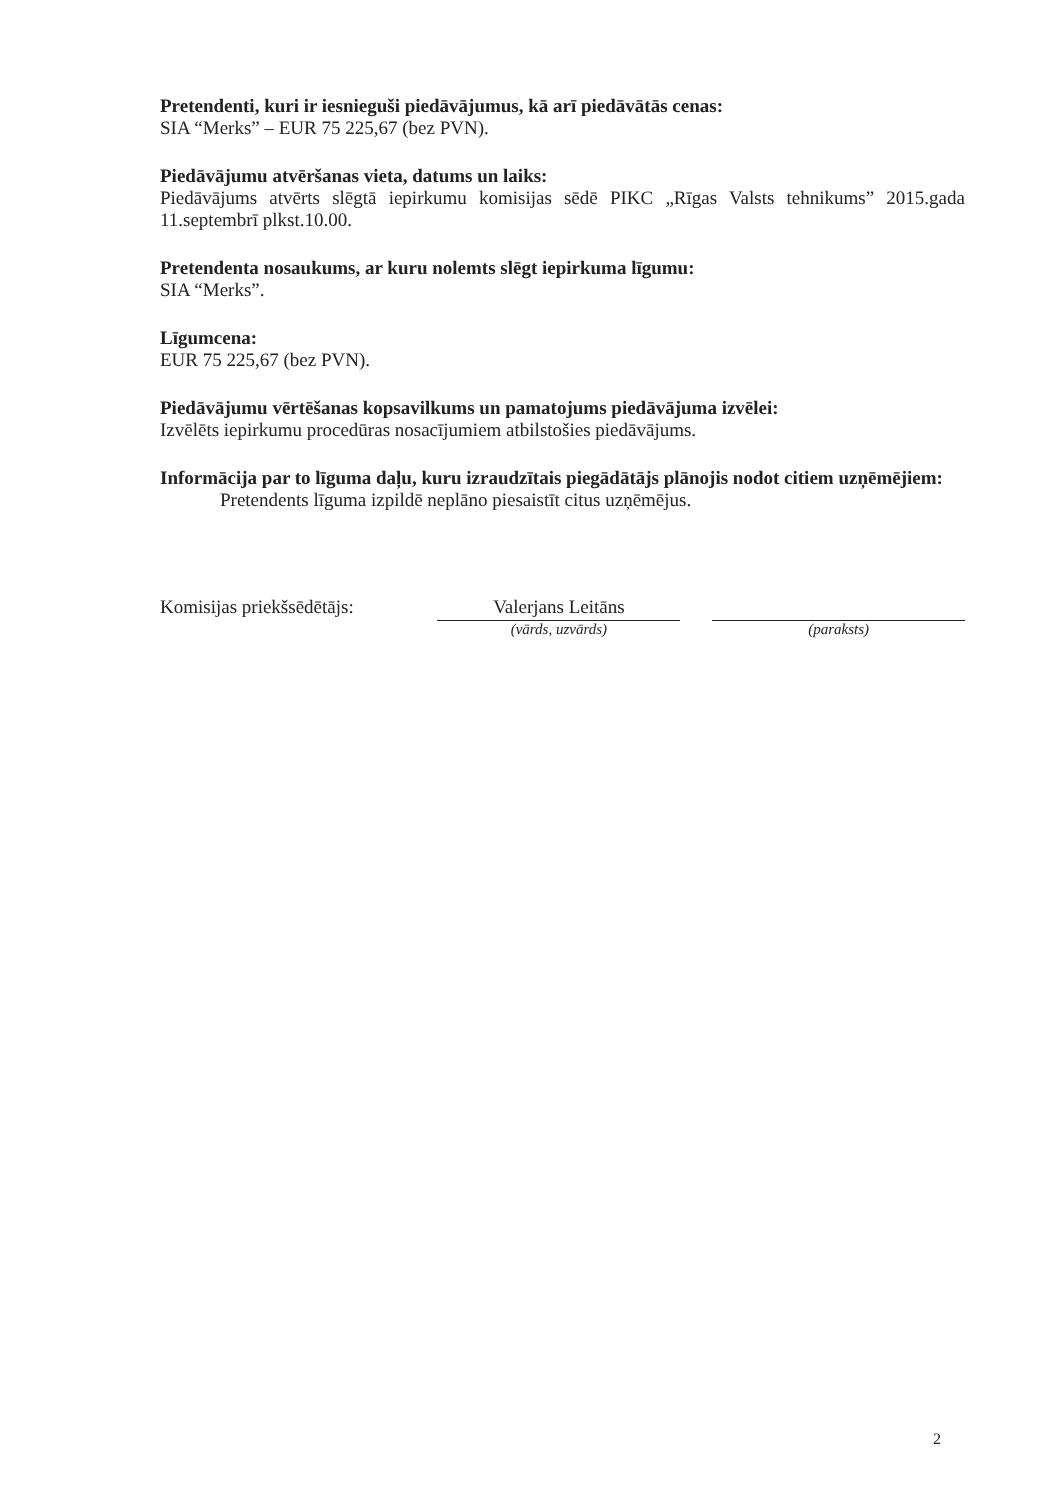Pretendenti, kuri ir iesnieguši piedāvājumus, kā arī piedāvātās cenas:
SIA “Merks” – EUR 75 225,67 (bez PVN).
Piedāvājumu atvēršanas vieta, datums un laiks:
Piedāvājums atvērts slēgtā iepirkumu komisijas sēdē PIKC „Rīgas Valsts tehnikums” 2015.gada 11.septembrī plkst.10.00.
Pretendenta nosaukums, ar kuru nolemts slēgt iepirkuma līgumu:
SIA “Merks”.
Līgumcena:
EUR 75 225,67 (bez PVN).
Piedāvājumu vērtēšanas kopsavilkums un pamatojums piedāvājuma izvēlei:
Izvēlēts iepirkumu procedūras nosacījumiem atbilstošies piedāvājums.
Informācija par to līguma daļu, kuru izraudzītais piegādātājs plānojis nodot citiem uzņēmējiem:
Pretendents līguma izpildē neplāno piesaistīt citus uzņēmējus.
Komisijas priekšsēdētājs:
Valerjans Leitāns
(vārds, uzvārds)
(paraksts)
2